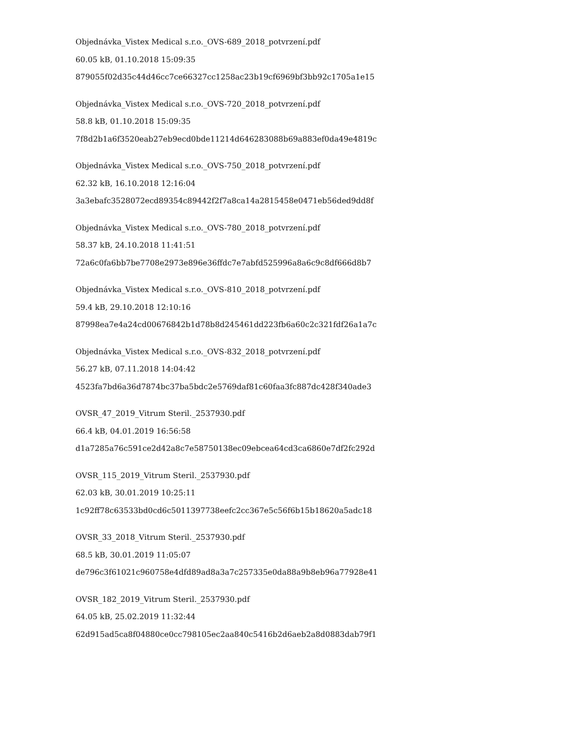Objednávka_Vistex Medical s.r.o._OVS-689_2018_potvrzení.pdf
60.05 kB, 01.10.2018 15:09:35
879055f02d35c44d46cc7ce66327cc1258ac23b19cf6969bf3bb92c1705a1e15
Objednávka_Vistex Medical s.r.o._OVS-720_2018_potvrzení.pdf
58.8 kB, 01.10.2018 15:09:35
7f8d2b1a6f3520eab27eb9ecd0bde11214d646283088b69a883ef0da49e4819c
Objednávka_Vistex Medical s.r.o._OVS-750_2018_potvrzení.pdf
62.32 kB, 16.10.2018 12:16:04
3a3ebafc3528072ecd89354c89442f2f7a8ca14a2815458e0471eb56ded9dd8f
Objednávka_Vistex Medical s.r.o._OVS-780_2018_potvrzení.pdf
58.37 kB, 24.10.2018 11:41:51
72a6c0fa6bb7be7708e2973e896e36ffdc7e7abfd525996a8a6c9c8df666d8b7
Objednávka_Vistex Medical s.r.o._OVS-810_2018_potvrzení.pdf
59.4 kB, 29.10.2018 12:10:16
87998ea7e4a24cd00676842b1d78b8d245461dd223fb6a60c2c321fdf26a1a7c
Objednávka_Vistex Medical s.r.o._OVS-832_2018_potvrzení.pdf
56.27 kB, 07.11.2018 14:04:42
4523fa7bd6a36d7874bc37ba5bdc2e5769daf81c60faa3fc887dc428f340ade3
OVSR_47_2019_Vitrum Steril._2537930.pdf
66.4 kB, 04.01.2019 16:56:58
d1a7285a76c591ce2d42a8c7e58750138ec09ebcea64cd3ca6860e7df2fc292d
OVSR_115_2019_Vitrum Steril._2537930.pdf
62.03 kB, 30.01.2019 10:25:11
1c92ff78c63533bd0cd6c5011397738eefc2cc367e5c56f6b15b18620a5adc18
OVSR_33_2018_Vitrum Steril._2537930.pdf
68.5 kB, 30.01.2019 11:05:07
de796c3f61021c960758e4dfd89ad8a3a7c257335e0da88a9b8eb96a77928e41
OVSR_182_2019_Vitrum Steril._2537930.pdf
64.05 kB, 25.02.2019 11:32:44
62d915ad5ca8f04880ce0cc798105ec2aa840c5416b2d6aeb2a8d0883dab79f1